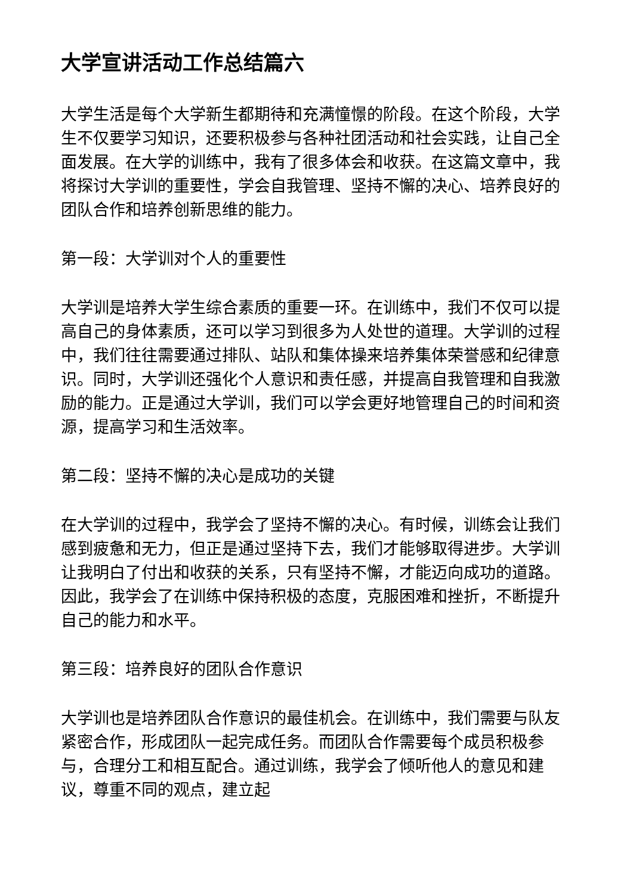大学宣讲活动工作总结篇六
大学生活是每个大学新生都期待和充满憧憬的阶段。在这个阶段，大学生不仅要学习知识，还要积极参与各种社团活动和社会实践，让自己全面发展。在大学的训练中，我有了很多体会和收获。在这篇文章中，我将探讨大学训的重要性，学会自我管理、坚持不懈的决心、培养良好的团队合作和培养创新思维的能力。
第一段：大学训对个人的重要性
大学训是培养大学生综合素质的重要一环。在训练中，我们不仅可以提高自己的身体素质，还可以学习到很多为人处世的道理。大学训的过程中，我们往往需要通过排队、站队和集体操来培养集体荣誉感和纪律意识。同时，大学训还强化个人意识和责任感，并提高自我管理和自我激励的能力。正是通过大学训，我们可以学会更好地管理自己的时间和资源，提高学习和生活效率。
第二段：坚持不懈的决心是成功的关键
在大学训的过程中，我学会了坚持不懈的决心。有时候，训练会让我们感到疲惫和无力，但正是通过坚持下去，我们才能够取得进步。大学训让我明白了付出和收获的关系，只有坚持不懈，才能迈向成功的道路。因此，我学会了在训练中保持积极的态度，克服困难和挫折，不断提升自己的能力和水平。
第三段：培养良好的团队合作意识
大学训也是培养团队合作意识的最佳机会。在训练中，我们需要与队友紧密合作，形成团队一起完成任务。而团队合作需要每个成员积极参与，合理分工和相互配合。通过训练，我学会了倾听他人的意见和建议，尊重不同的观点，建立起